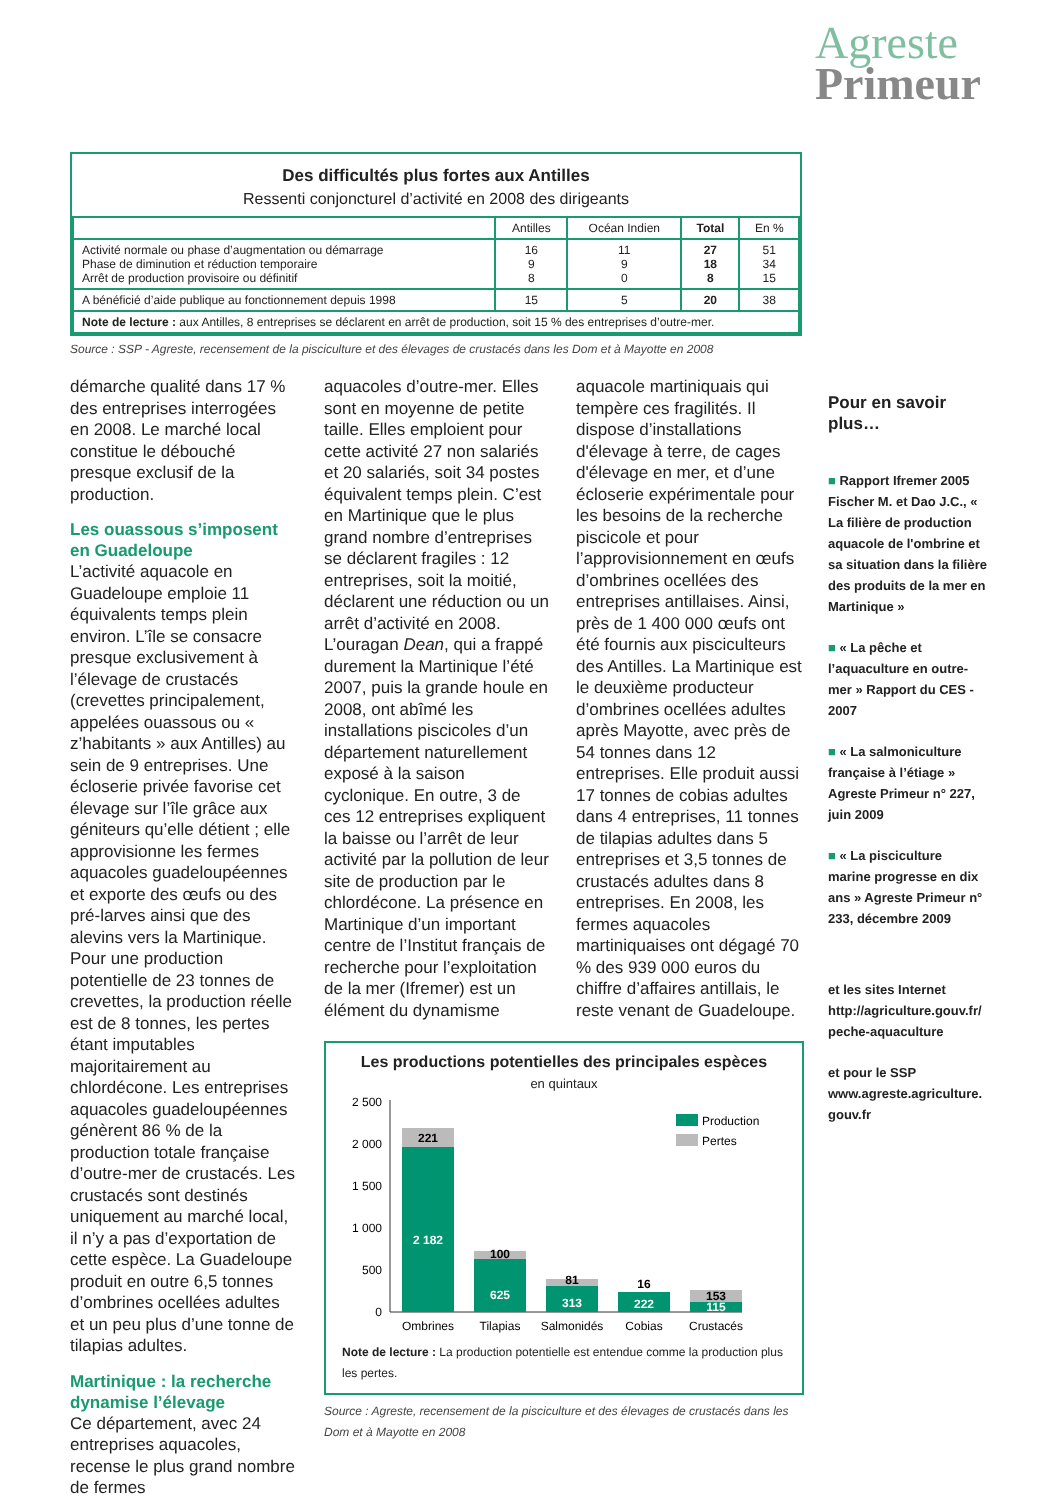Agreste
Primeur
Des difficultés plus fortes aux Antilles
Ressenti conjoncturel d’activité en 2008 des dirigeants
| | Antilles | Océan Indien | Total | En % |
| --- | --- | --- | --- | --- |
| Activité normale ou phase d’augmentation ou démarrage Phase de diminution et réduction temporaire Arrêt de production provisoire ou définitif | 16 9 8 | 11 9 0 | 27 18 8 | 51 34 15 |
| A bénéficié d’aide publique au fonctionnement depuis 1998 | 15 | 5 | 20 | 38 |
| Note de lecture : aux Antilles, 8 entreprises se déclarent en arrêt de production, soit 15 % des entreprises d’outre-mer. | | | | |
Source : SSP - Agreste, recensement de la pisciculture et des élevages de crustacés dans les Dom et à Mayotte en 2008
démarche qualité dans 17 % des entreprises interrogées en 2008. Le marché local constitue le débouché presque exclusif de la production.
Les ouassous s’imposent en Guadeloupe
L’activité aquacole en Guadeloupe emploie 11 équivalents temps plein environ. L’île se consacre presque exclusivement à l’élevage de crustacés (crevettes principalement, appelées ouassous ou « z’habitants » aux Antilles) au sein de 9 entreprises. Une écloserie privée favorise cet élevage sur l’île grâce aux géniteurs qu’elle détient ; elle approvisionne les fermes aquacoles guadeloupéennes et exporte des œufs ou des pré-larves ainsi que des alevins vers la Martinique. Pour une production potentielle de 23 tonnes de crevettes, la production réelle est de 8 tonnes, les pertes étant imputables majoritairement au chlordécone. Les entreprises aquacoles guadeloupéennes génèrent 86 % de la production totale française d’outre-mer de crustacés. Les crustacés sont destinés uniquement au marché local, il n’y a pas d’exportation de cette espèce. La Guadeloupe produit en outre 6,5 tonnes d’ombrines ocellées adultes et un peu plus d’une tonne de tilapias adultes.
Martinique : la recherche dynamise l’élevage
Ce département, avec 24 entreprises aquacoles, recense le plus grand nombre de fermes
aquacoles d’outre-mer. Elles sont en moyenne de petite taille. Elles emploient pour cette activité 27 non salariés et 20 salariés, soit 34 postes équivalent temps plein. C’est en Martinique que le plus grand nombre d’entreprises se déclarent fragiles : 12 entreprises, soit la moitié, déclarent une réduction ou un arrêt d’activité en 2008. L’ouragan Dean, qui a frappé durement la Martinique l’été 2007, puis la grande houle en 2008, ont abîmé les installations piscicoles d’un département naturellement exposé à la saison cyclonique. En outre, 3 de ces 12 entreprises expliquent la baisse ou l’arrêt de leur activité par la pollution de leur site de production par le chlordécone. La présence en Martinique d’un important centre de l’Institut français de recherche pour l’exploitation de la mer (Ifremer) est un élément du dynamisme
aquacole martiniquais qui tempère ces fragilités. Il dispose d’installations d'élevage à terre, de cages d'élevage en mer, et d’une écloserie expérimentale pour les besoins de la recherche piscicole et pour l’approvisionnement en œufs d’ombrines ocellées des entreprises antillaises. Ainsi, près de 1 400 000 œufs ont été fournis aux pisciculteurs des Antilles. La Martinique est le deuxième producteur d’ombrines ocellées adultes après Mayotte, avec près de 54 tonnes dans 12 entreprises. Elle produit aussi 17 tonnes de cobias adultes dans 4 entreprises, 11 tonnes de tilapias adultes dans 5 entreprises et 3,5 tonnes de crustacés adultes dans 8 entreprises. En 2008, les fermes aquacoles martiniquaises ont dégagé 70 % des 939 000 euros du chiffre d’affaires antillais, le reste venant de Guadeloupe.
Les productions potentielles des principales espèces
en quintaux
2 500
2 000
1 500
1 000
500
0
221
2 182
100
625
81
313
16
222
153
115
Ombrines
Tilapias
Salmonidés
Cobias
Crustacés
Production
Pertes
Note de lecture : La production potentielle est entendue comme la production plus les pertes.
Source : Agreste, recensement de la pisciculture et des élevages de crustacés dans les Dom et à Mayotte en 2008
Pour en savoir plus…
■ Rapport Ifremer 2005 Fischer M. et Dao J.C., « La filière de production aquacole de l'ombrine et sa situation dans la filière des produits de la mer en Martinique »
■ « La pêche et l’aquaculture en outre-mer » Rapport du CES - 2007
■ « La salmoniculture française à l’étiage » Agreste Primeur n° 227, juin 2009
■ « La pisciculture marine progresse en dix ans » Agreste Primeur n° 233, décembre 2009
et les sites Internet http://agriculture.gouv.fr/ peche-aquaculture
et pour le SSP www.agreste.agriculture. gouv.fr